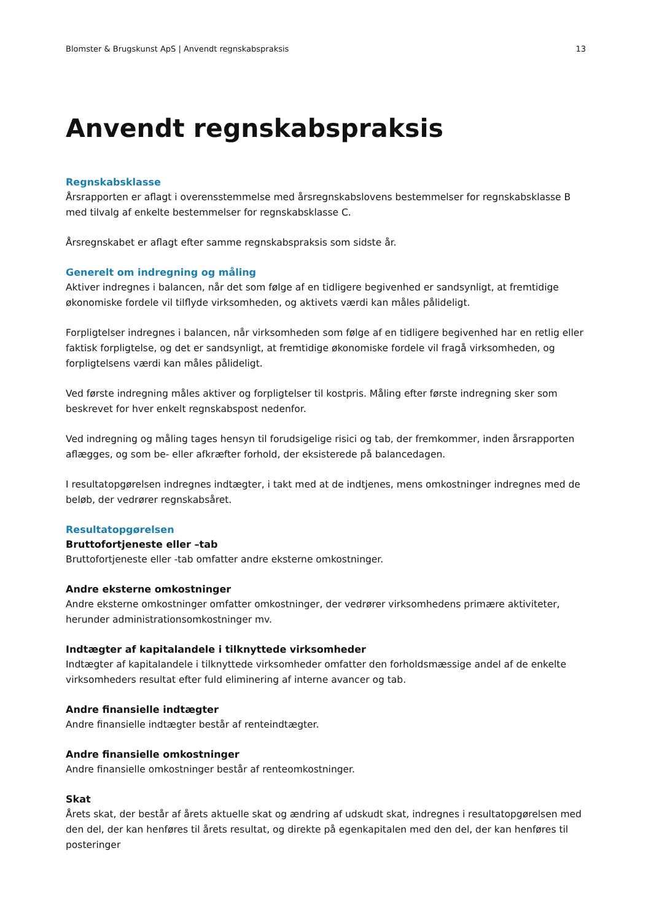Blomster & Brugskunst ApS | Anvendt regnskabspraksis 13
Anvendt regnskabspraksis
Regnskabsklasse
Årsrapporten er aflagt i overensstemmelse med årsregnskabslovens bestemmelser for regnskabsklasse B med tilvalg af enkelte bestemmelser for regnskabsklasse C.
Årsregnskabet er aflagt efter samme regnskabspraksis som sidste år.
Generelt om indregning og måling
Aktiver indregnes i balancen, når det som følge af en tidligere begivenhed er sandsynligt, at fremtidige økonomiske fordele vil tilflyde virksomheden, og aktivets værdi kan måles pålideligt.
Forpligtelser indregnes i balancen, når virksomheden som følge af en tidligere begivenhed har en retlig eller faktisk forpligtelse, og det er sandsynligt, at fremtidige økonomiske fordele vil fragå virksomheden, og forpligtelsens værdi kan måles pålideligt.
Ved første indregning måles aktiver og forpligtelser til kostpris. Måling efter første indregning sker som beskrevet for hver enkelt regnskabspost nedenfor.
Ved indregning og måling tages hensyn til forudsigelige risici og tab, der fremkommer, inden årsrapporten aflægges, og som be- eller afkræfter forhold, der eksisterede på balancedagen.
I resultatopgørelsen indregnes indtægter, i takt med at de indtjenes, mens omkostninger indregnes med de beløb, der vedrører regnskabsåret.
Resultatopgørelsen
Bruttofortjeneste eller –tab
Bruttofortjeneste eller -tab omfatter andre eksterne omkostninger.
Andre eksterne omkostninger
Andre eksterne omkostninger omfatter omkostninger, der vedrører virksomhedens primære aktiviteter, herunder administrationsomkostninger mv.
Indtægter af kapitalandele i tilknyttede virksomheder
Indtægter af kapitalandele i tilknyttede virksomheder omfatter den forholdsmæssige andel af de enkelte virksomheders resultat efter fuld eliminering af interne avancer og tab.
Andre finansielle indtægter
Andre finansielle indtægter består af renteindtægter.
Andre finansielle omkostninger
Andre finansielle omkostninger består af renteomkostninger.
Skat
Årets skat, der består af årets aktuelle skat og ændring af udskudt skat, indregnes i resultatopgørelsen med den del, der kan henføres til årets resultat, og direkte på egenkapitalen med den del, der kan henføres til posteringer